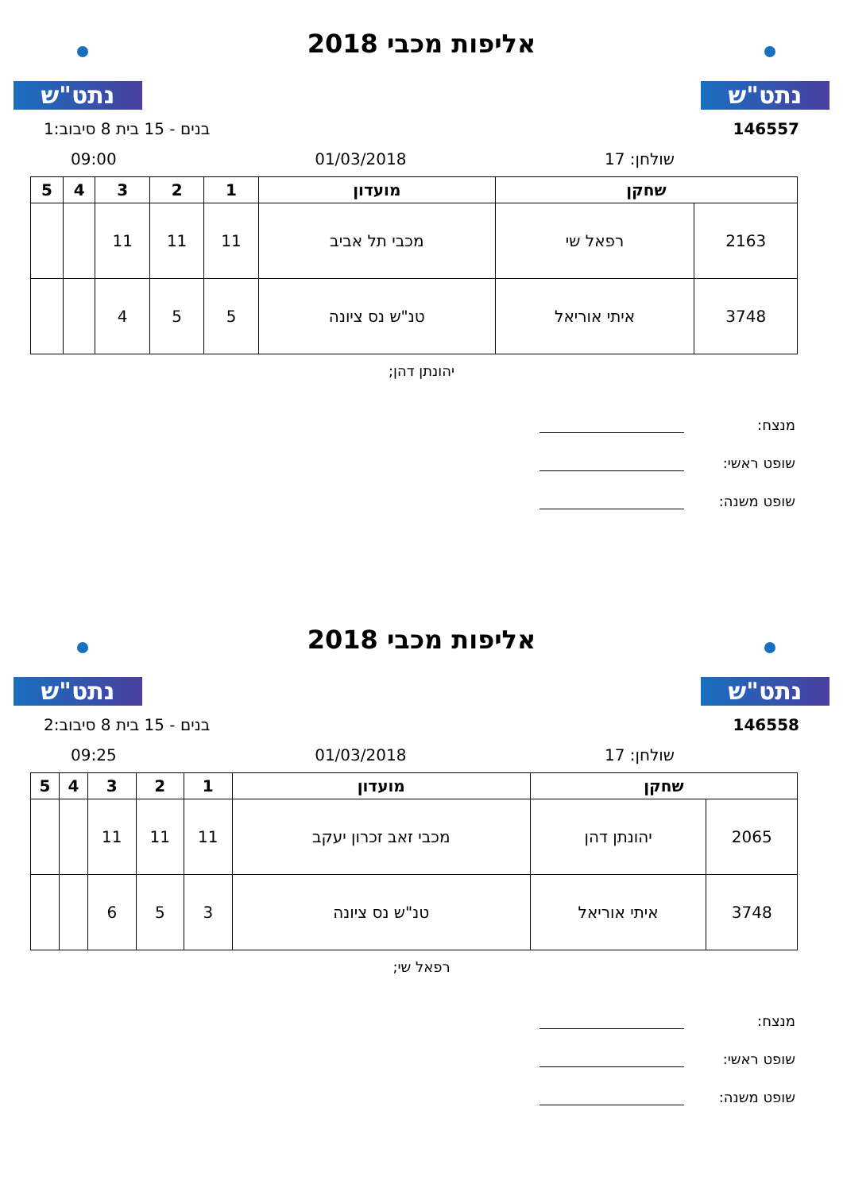נתט"ש
אליפות מכבי 2018
נתט"ש
146557 בנים - 15 בית 8 סיבוב:1
שולחן: 17 01/03/2018 09:00
| שחקן | | מועדון | 1 | 2 | 3 | 4 | 5 |
| --- | --- | --- | --- | --- | --- | --- | --- |
| 2163 | רפאל שי | מכבי תל אביב | 11 | 11 | 11 | | |
| 3748 | איתי אוריאל | טנ"ש נס ציונה | 5 | 5 | 4 | | |
יהונתן דהן;
מנצח:
שופט ראשי:
שופט משנה:
נתט"ש
אליפות מכבי 2018
נתט"ש
146558 בנים - 15 בית 8 סיבוב:2
שולחן: 17 01/03/2018 09:25
| שחקן | | מועדון | 1 | 2 | 3 | 4 | 5 |
| --- | --- | --- | --- | --- | --- | --- | --- |
| 2065 | יהונתן דהן | מכבי זאב זכרון יעקב | 11 | 11 | 11 | | |
| 3748 | איתי אוריאל | טנ"ש נס ציונה | 3 | 5 | 6 | | |
רפאל שי;
מנצח:
שופט ראשי:
שופט משנה: